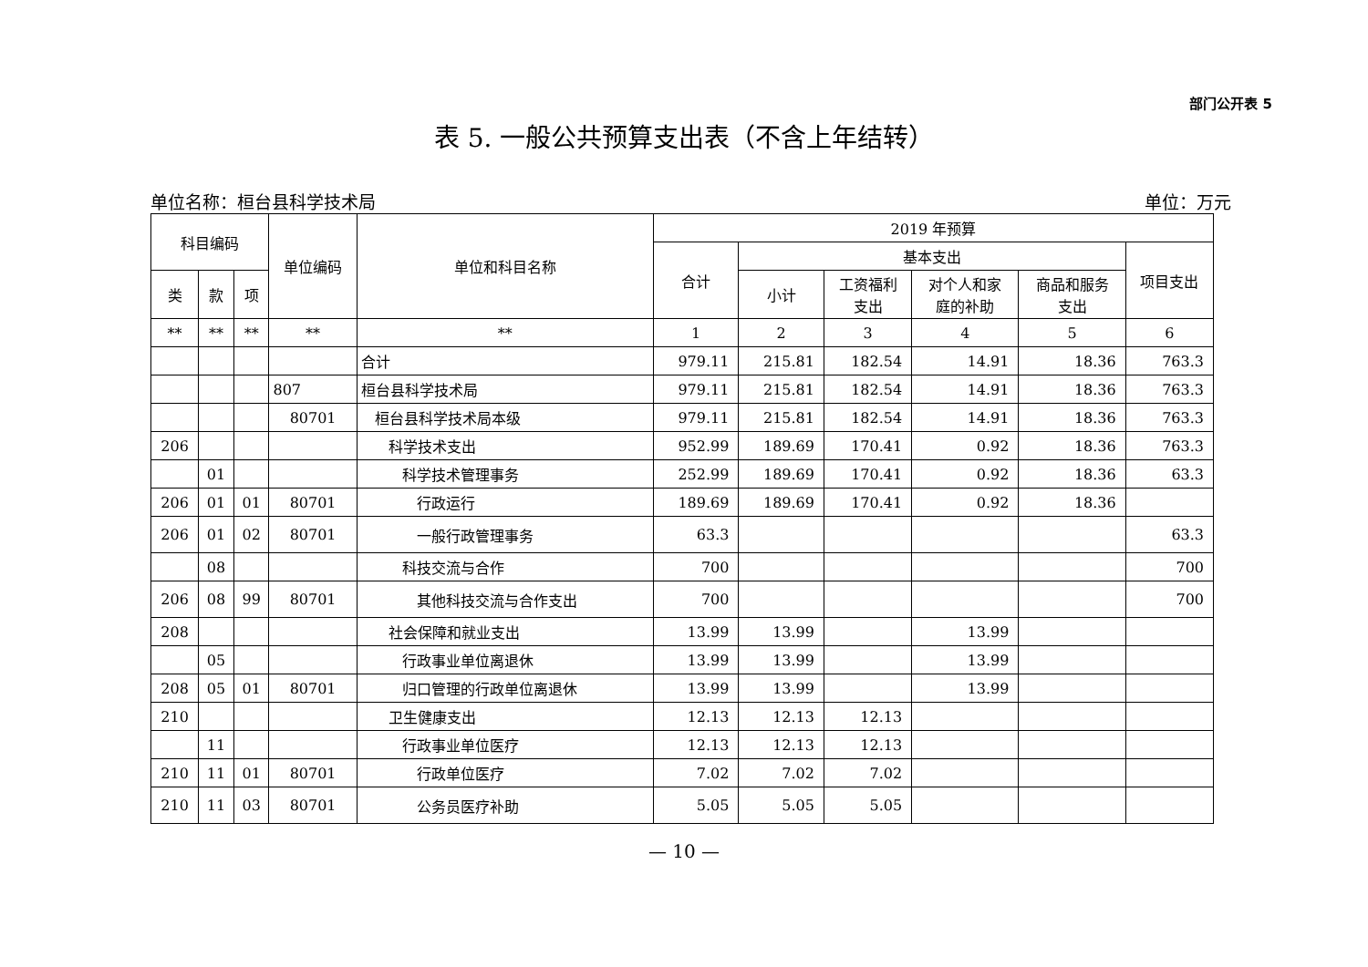部门公开表 5
表 5. 一般公共预算支出表（不含上年结转）
单位名称：桓台县科学技术局 单位：万元
| 科目编码 | | | 单位编码 | 单位和科目名称 | 2019 年预算 | | | | | |
| --- | --- | --- | --- | --- | --- | --- | --- | --- | --- | --- |
| | | | | | 合计 | 基本支出 | | | | 项目支出 |
| | | | | | | 小计 | 工资福利 支出 | 对个人和家 庭的补助 | 商品和服务 支出 | |
| 类 | 款 | 项 | | | | | | | | |
| ** | ** | ** | ** | ** | 1 | 2 | 3 | 4 | 5 | 6 |
| | | | | 合计 | 979.11 | 215.81 | 182.54 | 14.91 | 18.36 | 763.3 |
| | | | 807 | 桓台县科学技术局 | 979.11 | 215.81 | 182.54 | 14.91 | 18.36 | 763.3 |
| | | | 80701 | 桓台县科学技术局本级 | 979.11 | 215.81 | 182.54 | 14.91 | 18.36 | 763.3 |
| 206 | | | | 科学技术支出 | 952.99 | 189.69 | 170.41 | 0.92 | 18.36 | 763.3 |
| | 01 | | | 科学技术管理事务 | 252.99 | 189.69 | 170.41 | 0.92 | 18.36 | 63.3 |
| 206 | 01 | 01 | 80701 | 行政运行 | 189.69 | 189.69 | 170.41 | 0.92 | 18.36 | |
| 206 | 01 | 02 | 80701 | 一般行政管理事务 | 63.3 | | | | | 63.3 |
| | 08 | | | 科技交流与合作 | 700 | | | | | 700 |
| 206 | 08 | 99 | 80701 | 其他科技交流与合作支出 | 700 | | | | | 700 |
| 208 | | | | 社会保障和就业支出 | 13.99 | 13.99 | | 13.99 | | |
| | 05 | | | 行政事业单位离退休 | 13.99 | 13.99 | | 13.99 | | |
| 208 | 05 | 01 | 80701 | 归口管理的行政单位离退休 | 13.99 | 13.99 | | 13.99 | | |
| 210 | | | | 卫生健康支出 | 12.13 | 12.13 | 12.13 | | | |
| | 11 | | | 行政事业单位医疗 | 12.13 | 12.13 | 12.13 | | | |
| 210 | 11 | 01 | 80701 | 行政单位医疗 | 7.02 | 7.02 | 7.02 | | | |
| 210 | 11 | 03 | 80701 | 公务员医疗补助 | 5.05 | 5.05 | 5.05 | | | |
— 10 —